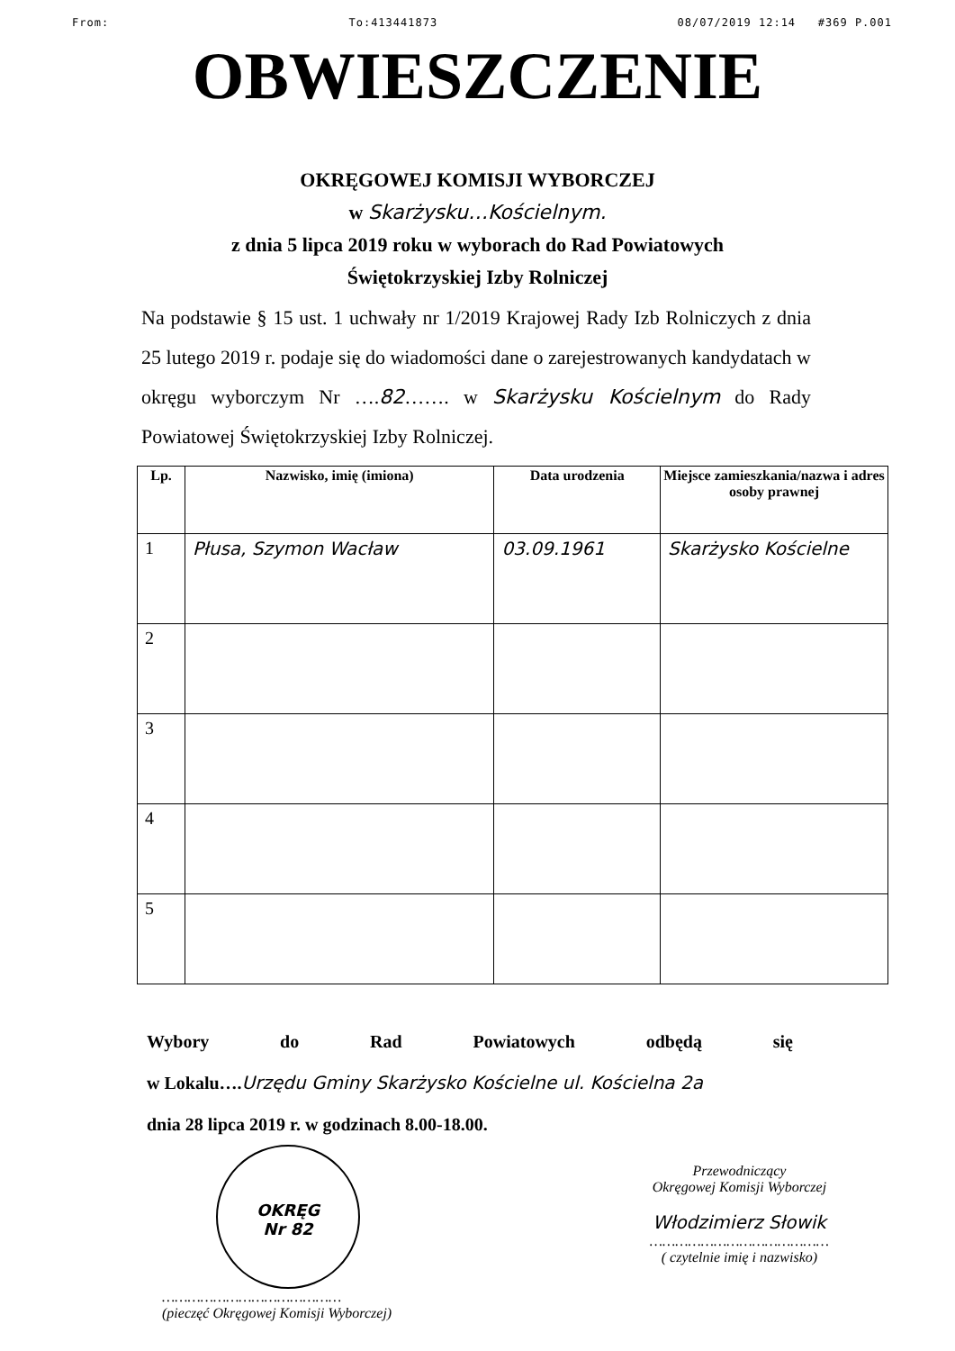From: To:413441873 08/07/2019 12:14 #369 P.001
OBWIESZCZENIE
OKRĘGOWEJ KOMISJI WYBORCZEJ
w Skarżysku…Kościelnym.
z dnia 5 lipca 2019 roku w wyborach do Rad Powiatowych
Świętokrzyskiej Izby Rolniczej
Na podstawie § 15 ust. 1 uchwały nr 1/2019 Krajowej Rady Izb Rolniczych z dnia 25 lutego 2019 r. podaje się do wiadomości dane o zarejestrowanych kandydatach w okręgu wyborczym Nr ….82……. w Skarżysku Kościelnym do Rady Powiatowej Świętokrzyskiej Izby Rolniczej.
| Lp. | Nazwisko, imię (imiona) | Data urodzenia | Miejsce zamieszkania/nazwa i adres osoby prawnej |
| --- | --- | --- | --- |
| 1 | Płusa, Szymon Wacław | 03.09.1961 | Skarżysko Kościelne |
| 2 | | | |
| 3 | | | |
| 4 | | | |
| 5 | | | |
Wybory do Rad Powiatowych odbędą się
w Lokalu….Urzędu Gminy Skarżysko Kościelne ul. Kościelna 2a
dnia 28 lipca 2019 r. w godzinach 8.00-18.00.
OKRĘG
Nr 82
……………………………………
(pieczęć Okręgowej Komisji Wyborczej)
Przewodniczący
Okręgowej Komisji Wyborczej
Włodzimierz Słowik
……………………………………
( czytelnie imię i nazwisko)